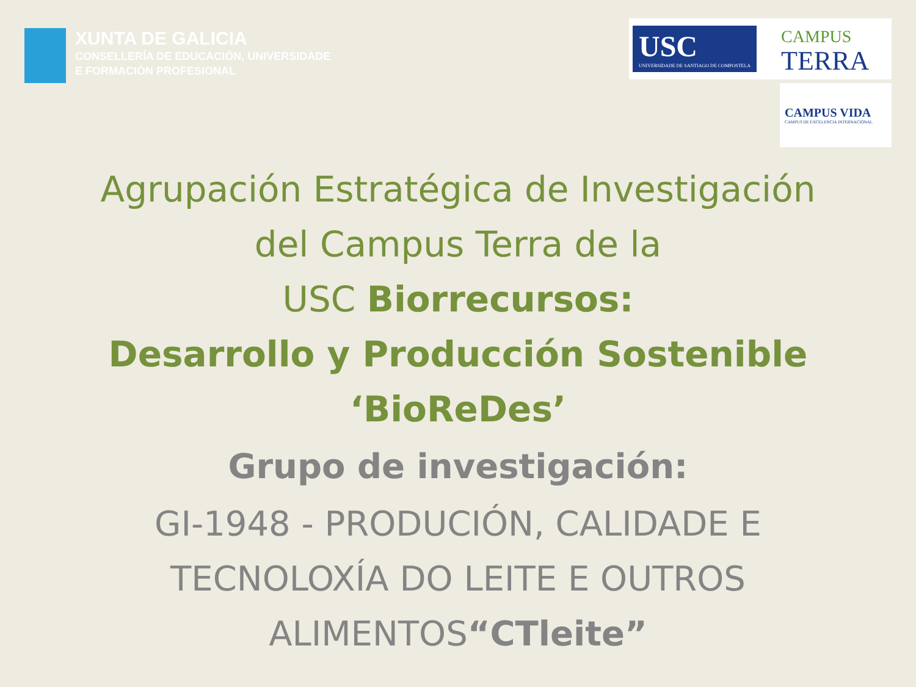XUNTA DE GALICIA
CONSELLERÍA DE EDUCACIÓN, UNIVERSIDADE
E FORMACIÓN PROFESIONAL
USC
UNIVERSIDADE DE SANTIAGO DE COMPOSTELA
CAMPUS
TERRA
CAMPUS VIDA
CAMPUS DE EXCELENCIA INTERNACIONAL
Agrupación Estratégica de Investigación
del Campus Terra de la
USC Biorrecursos:
Desarrollo y Producción Sostenible
‘BioReDes’
Grupo de investigación:
GI-1948 - PRODUCIÓN, CALIDADE E
TECNOLOXÍA DO LEITE E OUTROS
ALIMENTOS“CTleite”